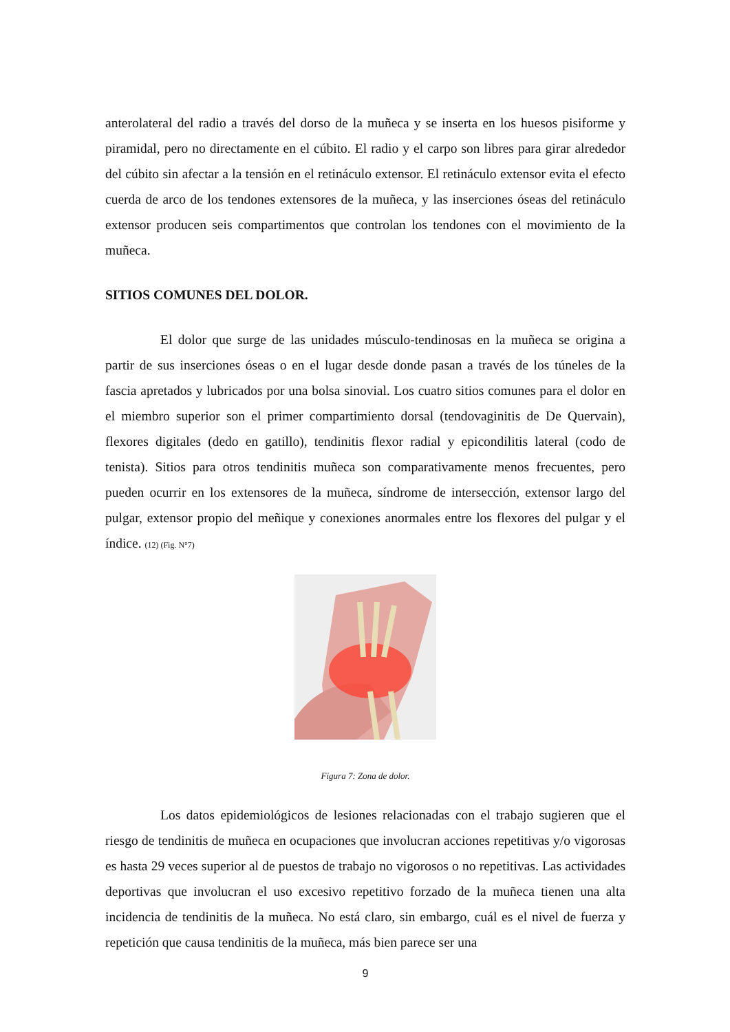anterolateral del radio a través del dorso de la muñeca y se inserta en los huesos pisiforme y piramidal, pero no directamente en el cúbito. El radio y el carpo son libres para girar alrededor del cúbito sin afectar a la tensión en el retináculo extensor. El retináculo extensor evita el efecto cuerda de arco de los tendones extensores de la muñeca, y las inserciones óseas del retináculo extensor producen seis compartimentos que controlan los tendones con el movimiento de la muñeca.
SITIOS COMUNES DEL DOLOR.
El dolor que surge de las unidades músculo-tendinosas en la muñeca se origina a partir de sus inserciones óseas o en el lugar desde donde pasan a través de los túneles de la fascia apretados y lubricados por una bolsa sinovial. Los cuatro sitios comunes para el dolor en el miembro superior son el primer compartimiento dorsal (tendovaginitis de De Quervain), flexores digitales (dedo en gatillo), tendinitis flexor radial y epicondilitis lateral (codo de tenista). Sitios para otros tendinitis muñeca son comparativamente menos frecuentes, pero pueden ocurrir en los extensores de la muñeca, síndrome de intersección, extensor largo del pulgar, extensor propio del meñique y conexiones anormales entre los flexores del pulgar y el índice. (12) (Fig. N°7)
Figura 7: Zona de dolor.
Los datos epidemiológicos de lesiones relacionadas con el trabajo sugieren que el riesgo de tendinitis de muñeca en ocupaciones que involucran acciones repetitivas y/o vigorosas es hasta 29 veces superior al de puestos de trabajo no vigorosos o no repetitivas. Las actividades deportivas que involucran el uso excesivo repetitivo forzado de la muñeca tienen una alta incidencia de tendinitis de la muñeca. No está claro, sin embargo, cuál es el nivel de fuerza y repetición que causa tendinitis de la muñeca, más bien parece ser una
9